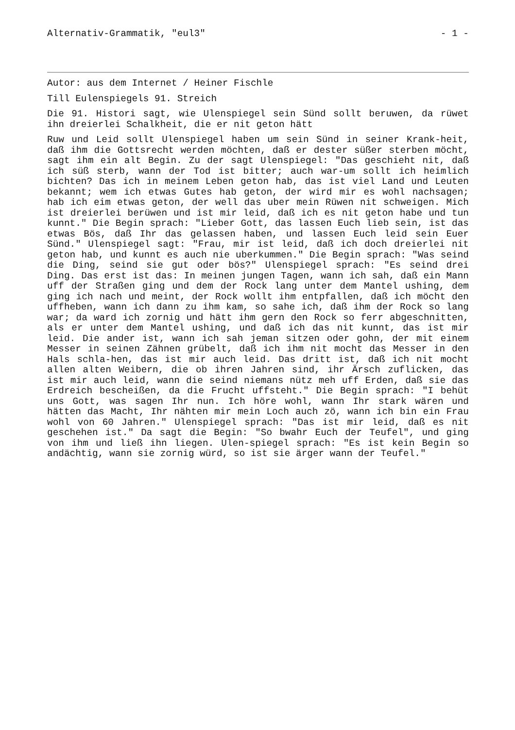Alternativ-Grammatik, "eul3" - 1 -
Autor: aus dem Internet / Heiner Fischle
Till Eulenspiegels 91. Streich
Die 91. Histori sagt, wie Ulenspiegel sein Sünd sollt beruwen, da rüwet ihn dreierlei Schalkheit, die er nit geton hätt
Ruw und Leid sollt Ulenspiegel haben um sein Sünd in seiner Krank-heit, daß ihm die Gottsrecht werden möchten, daß er dester süßer sterben möcht, sagt ihm ein alt Begin. Zu der sagt Ulenspiegel: "Das geschieht nit, daß ich süß sterb, wann der Tod ist bitter; auch war-um sollt ich heimlich bichten? Das ich in meinem Leben geton hab, das ist viel Land und Leuten bekannt; wem ich etwas Gutes hab geton, der wird mir es wohl nachsagen; hab ich eim etwas geton, der well das uber mein Rüwen nit schweigen. Mich ist dreierlei berüwen und ist mir leid, daß ich es nit geton habe und tun kunnt." Die Begin sprach: "Lieber Gott, das lassen Euch lieb sein, ist das etwas Bös, daß Ihr das gelassen haben, und lassen Euch leid sein Euer Sünd." Ulenspiegel sagt: "Frau, mir ist leid, daß ich doch dreierlei nit geton hab, und kunnt es auch nie uberkummen." Die Begin sprach: "Was seind die Ding, seind sie gut oder bös?" Ulenspiegel sprach: "Es seind drei Ding. Das erst ist das: In meinen jungen Tagen, wann ich sah, daß ein Mann uff der Straßen ging und dem der Rock lang unter dem Mantel ushing, dem ging ich nach und meint, der Rock wollt ihm entpfallen, daß ich möcht den uffheben, wann ich dann zu ihm kam, so sahe ich, daß ihm der Rock so lang war; da ward ich zornig und hätt ihm gern den Rock so ferr abgeschnitten, als er unter dem Mantel ushing, und daß ich das nit kunnt, das ist mir leid. Die ander ist, wann ich sah jeman sitzen oder gohn, der mit einem Messer in seinen Zähnen grübelt, daß ich ihm nit mocht das Messer in den Hals schla-hen, das ist mir auch leid. Das dritt ist, daß ich nit mocht allen alten Weibern, die ob ihren Jahren sind, ihr Ärsch zuflicken, das ist mir auch leid, wann die seind niemans nütz meh uff Erden, daß sie das Erdreich bescheißen, da die Frucht uffsteht." Die Begin sprach: "I behüt uns Gott, was sagen Ihr nun. Ich höre wohl, wann Ihr stark wären und hätten das Macht, Ihr nähten mir mein Loch auch zö, wann ich bin ein Frau wohl von 60 Jahren." Ulenspiegel sprach: "Das ist mir leid, daß es nit geschehen ist." Da sagt die Begin: "So bwahr Euch der Teufel", und ging von ihm und ließ ihn liegen. Ulen-spiegel sprach: "Es ist kein Begin so andächtig, wann sie zornig würd, so ist sie ärger wann der Teufel."